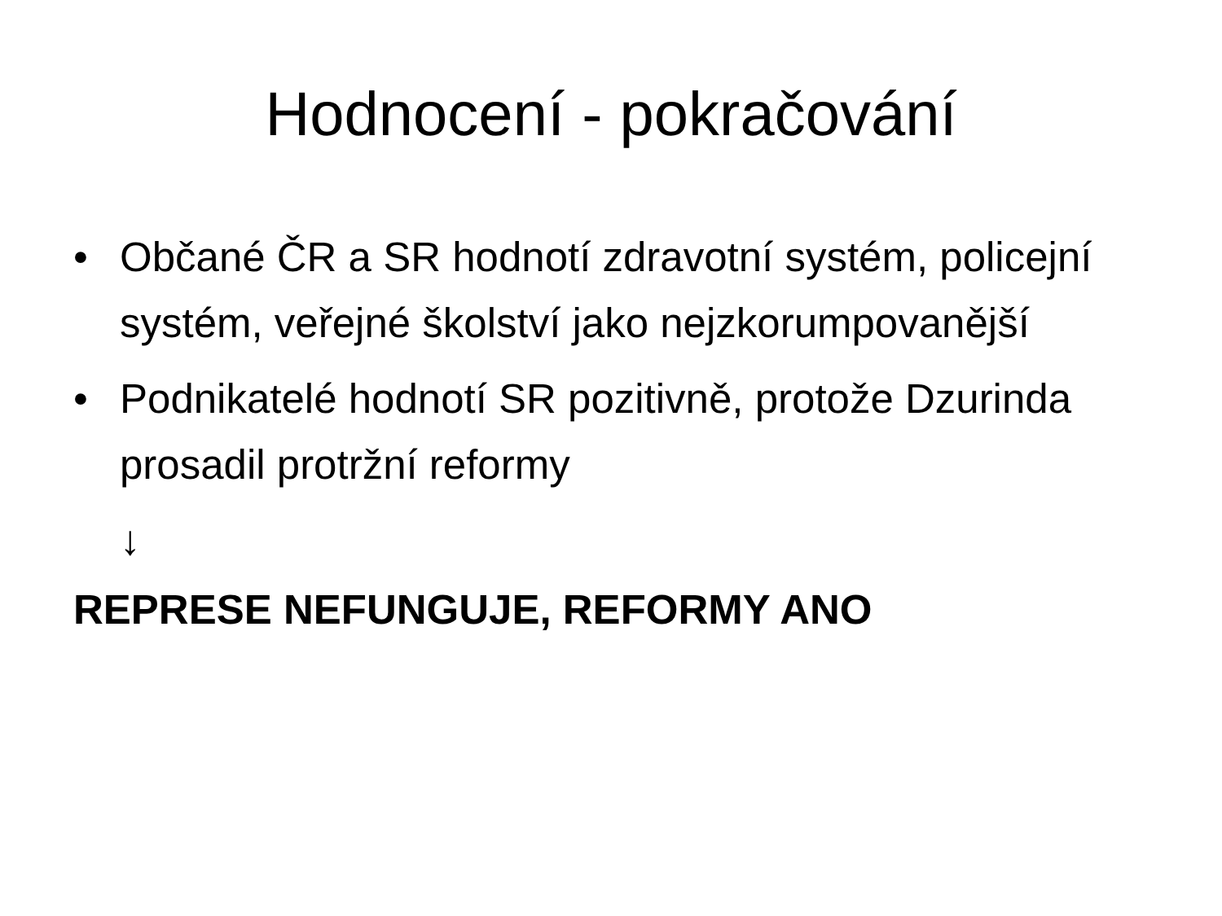Hodnocení - pokračování
• Občané ČR a SR hodnotí zdravotní systém, policejní systém, veřejné školství jako nejzkorumpovanější
• Podnikatelé hodnotí SR pozitivně, protože Dzurinda prosadil protržní reformy
↓
REPRESE NEFUNGUJE, REFORMY ANO